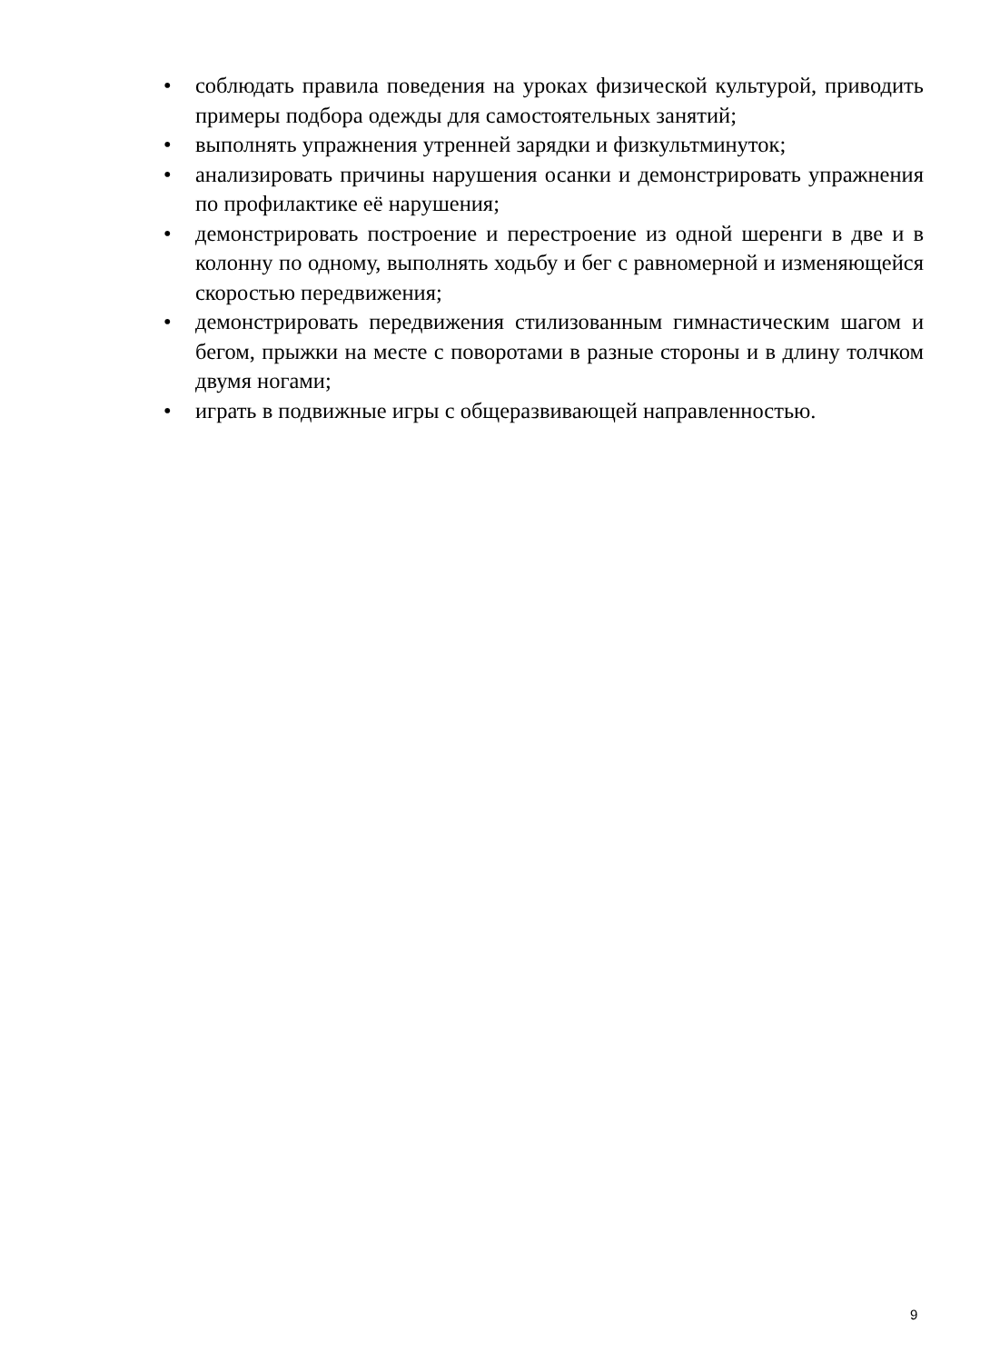• соблюдать правила поведения на уроках физической культурой, приводить примеры подбора одежды для самостоятельных занятий;
• выполнять упражнения утренней зарядки и физкультминуток;
• анализировать причины нарушения осанки и демонстрировать упражнения по профилактике её нарушения;
• демонстрировать построение и перестроение из одной шеренги в две и в колонну по одному, выполнять ходьбу и бег с равномерной и изменяющейся скоростью передвижения;
• демонстрировать передвижения стилизованным гимнастическим шагом и бегом, прыжки на месте с поворотами в разные стороны и в длину толчком двумя ногами;
• играть в подвижные игры с общеразвивающей направленностью.
9